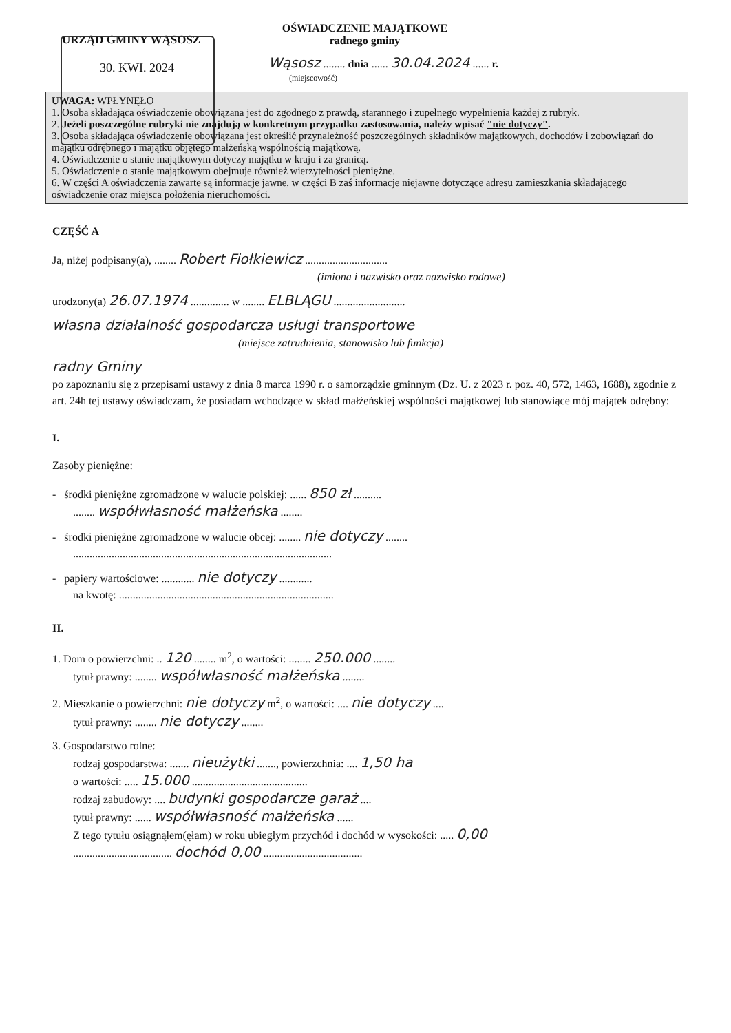OŚWIADCZENIE MAJĄTKOWE
radnego gminy
URZĄD GMINY WĄSOSZ
30. KWI. 2024
Wąsosz ........ dnia ...... 30.04.2024 ...... r.
(miejscowość)
UWAGA: WPŁYNĘŁO
1. Osoba składająca oświadczenie obowiązana jest do zgodnego z prawdą, starannego i zupełnego wypełnienia każdej z rubryk.
2. Jeżeli poszczególne rubryki nie znajdują w konkretnym przypadku zastosowania, należy wpisać "nie dotyczy".
3. Osoba składająca oświadczenie obowiązana jest określić przynależność poszczególnych składników majątkowych, dochodów i zobowiązań do majątku odrębnego i majątku objętego małżeńską wspólnością majątkową.
4. Oświadczenie o stanie majątkowym dotyczy majątku w kraju i za granicą.
5. Oświadczenie o stanie majątkowym obejmuje również wierzytelności pieniężne.
6. W części A oświadczenia zawarte są informacje jawne, w części B zaś informacje niejawne dotyczące adresu zamieszkania składającego oświadczenie oraz miejsca położenia nieruchomości.
CZĘŚĆ A
Ja, niżej podpisany(a), ........ Robert Fiołkiewicz ..............................
(imiona i nazwisko oraz nazwisko rodowe)
urodzony(a) 26.07.1974 .............. w ........ ELBLĄGU ..........................
własna działalność gospodarcza usługi transportowe
(miejsce zatrudnienia, stanowisko lub funkcja)
radny Gminy
po zapoznaniu się z przepisami ustawy z dnia 8 marca 1990 r. o samorządzie gminnym (Dz. U. z 2023 r. poz. 40, 572, 1463, 1688), zgodnie z art. 24h tej ustawy oświadczam, że posiadam wchodzące w skład małżeńskiej wspólności majątkowej lub stanowiące mój majątek odrębny:
I.
Zasoby pieniężne:
- środki pieniężne zgromadzone w walucie polskiej: ...... 850 zł ..........
........ współwłasność małżeńska ........
- środki pieniężne zgromadzone w walucie obcej: ........ nie dotyczy ........
..............................................................................................
- papiery wartościowe: ............ nie dotyczy ............
na kwotę: ..............................................................................
II.
1. Dom o powierzchni: .. 120 ........ m<sup>2</sup>, o wartości: ........ 250.000 ........
tytuł prawny: ........ współwłasność małżeńska ........
2. Mieszkanie o powierzchni: nie dotyczy m<sup>2</sup>, o wartości: .... nie dotyczy ....
tytuł prawny: ........ nie dotyczy ........
3. Gospodarstwo rolne:
rodzaj gospodarstwa: ....... nieużytki ......., powierzchnia: .... 1,50 ha
o wartości: ..... 15.000 ..........................................
rodzaj zabudowy: .... budynki gospodarcze garaż ....
tytuł prawny: ...... współwłasność małżeńska ......
Z tego tytułu osiągnąłem(ęłam) w roku ubiegłym przychód i dochód w wysokości: ..... 0,00
.................................... dochód 0,00 ....................................